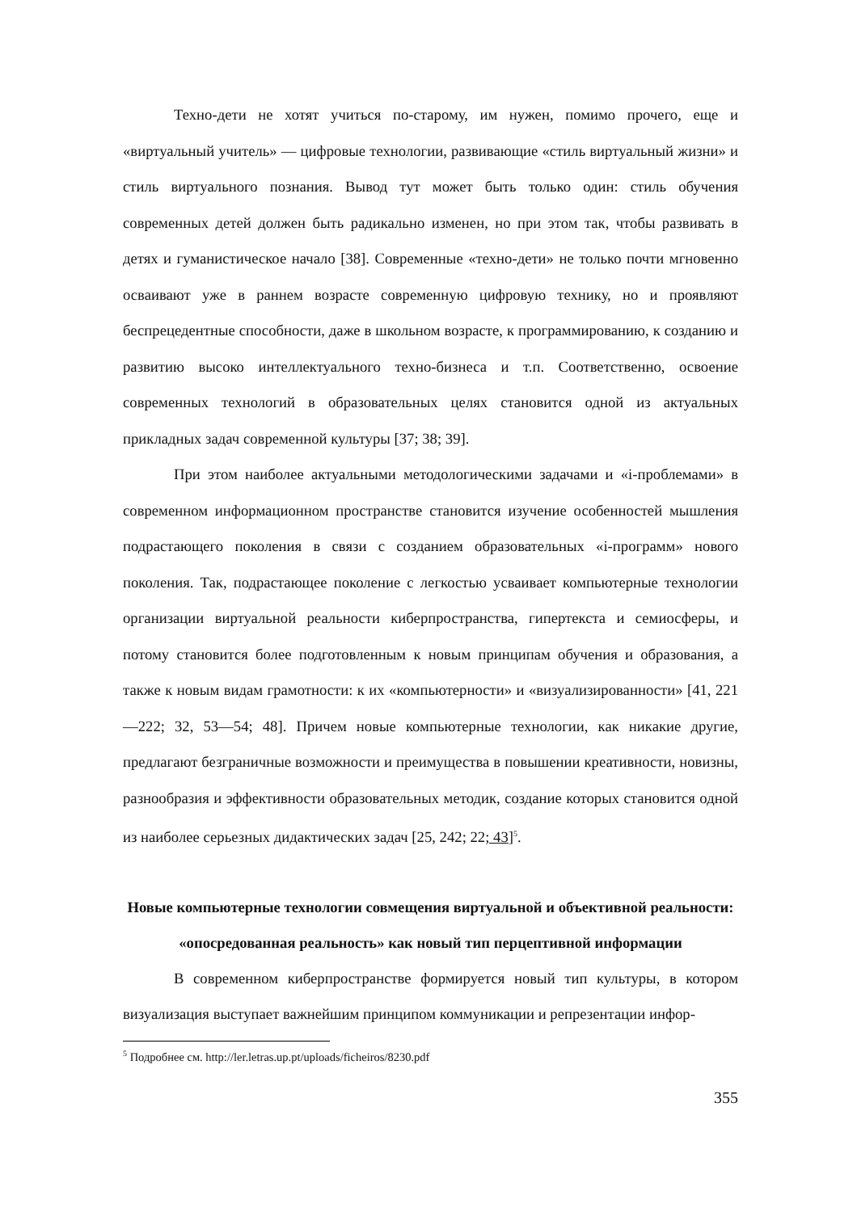Техно-дети не хотят учиться по-старому, им нужен, помимо прочего, еще и «виртуальный учитель» — цифровые технологии, развивающие «стиль виртуальный жизни» и стиль виртуального познания. Вывод тут может быть только один: стиль обучения современных детей должен быть радикально изменен, но при этом так, чтобы развивать в детях и гуманистическое начало [38]. Современные «техно-дети» не только почти мгновенно осваивают уже в раннем возрасте современную цифровую технику, но и проявляют беспрецедентные способности, даже в школьном возрасте, к программированию, к созданию и развитию высоко интеллектуального техно-бизнеса и т.п. Соответственно, освоение современных технологий в образовательных целях становится одной из актуальных прикладных задач современной культуры [37; 38; 39].
При этом наиболее актуальными методологическими задачами и «i-проблемами» в современном информационном пространстве становится изучение особенностей мышления подрастающего поколения в связи с созданием образовательных «i-программ» нового поколения. Так, подрастающее поколение с легкостью усваивает компьютерные технологии организации виртуальной реальности киберпространства, гипертекста и семиосферы, и потому становится более подготовленным к новым принципам обучения и образования, а также к новым видам грамотности: к их «компьютерности» и «визуализированности» [41, 221—222; 32, 53—54; 48]. Причем новые компьютерные технологии, как никакие другие, предлагают безграничные возможности и преимущества в повышении креативности, новизны, разнообразия и эффективности образовательных методик, создание которых становится одной из наиболее серьезных дидактических задач [25, 242; 22; 43]<sup>5</sup>.
Новые компьютерные технологии совмещения виртуальной и объективной реальности: «опосредованная реальность» как новый тип перцептивной информации
В современном киберпространстве формируется новый тип культуры, в котором визуализация выступает важнейшим принципом коммуникации и репрезентации инфор-
<sup>5</sup> Подробнее см. http://ler.letras.up.pt/uploads/ficheiros/8230.pdf
355